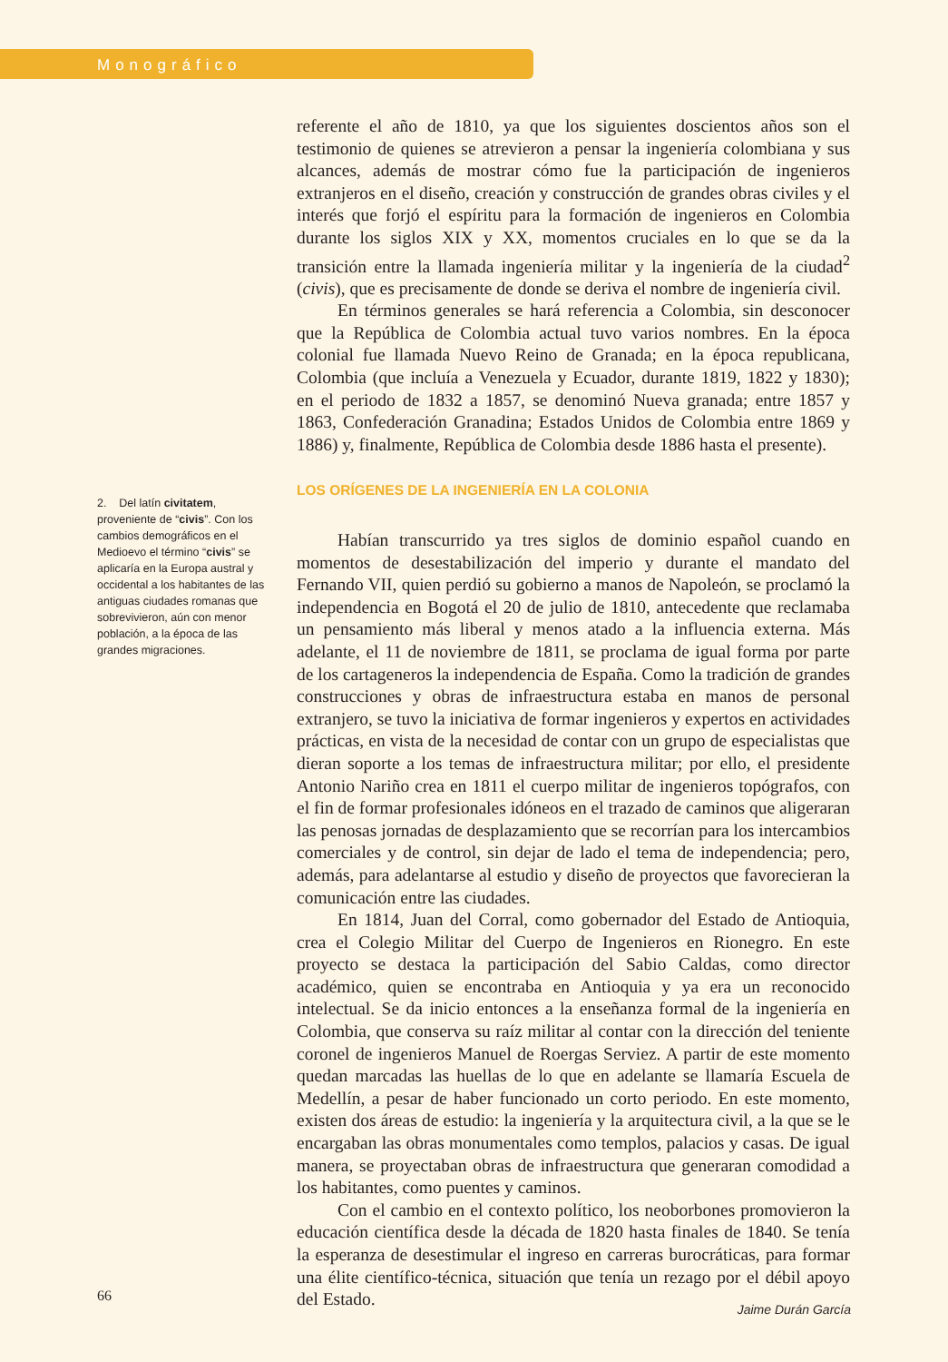Monográfico
2. Del latín civitatem, proveniente de “civis”. Con los cambios demográficos en el Medioevo el término “civis” se aplicaría en la Europa austral y occidental a los habitantes de las antiguas ciudades romanas que sobrevivieron, aún con menor población, a la época de las grandes migraciones.
referente el año de 1810, ya que los siguientes doscientos años son el testimonio de quienes se atrevieron a pensar la ingeniería colombiana y sus alcances, además de mostrar cómo fue la participación de ingenieros extranjeros en el diseño, creación y construcción de grandes obras civiles y el interés que forjó el espíritu para la formación de ingenieros en Colombia durante los siglos XIX y XX, momentos cruciales en lo que se da la transición entre la llamada ingeniería militar y la ingeniería de la ciudad<sup>2</sup> (civis), que es precisamente de donde se deriva el nombre de ingeniería civil.
En términos generales se hará referencia a Colombia, sin desconocer que la República de Colombia actual tuvo varios nombres. En la época colonial fue llamada Nuevo Reino de Granada; en la época republicana, Colombia (que incluía a Venezuela y Ecuador, durante 1819, 1822 y 1830); en el periodo de 1832 a 1857, se denominó Nueva granada; entre 1857 y 1863, Confederación Granadina; Estados Unidos de Colombia entre 1869 y 1886) y, finalmente, República de Colombia desde 1886 hasta el presente).
LOS ORÍGENES DE LA INGENIERÍA EN LA COLONIA
Habían transcurrido ya tres siglos de dominio español cuando en momentos de desestabilización del imperio y durante el mandato del Fernando VII, quien perdió su gobierno a manos de Napoleón, se proclamó la independencia en Bogotá el 20 de julio de 1810, antecedente que reclamaba un pensamiento más liberal y menos atado a la influencia externa. Más adelante, el 11 de noviembre de 1811, se proclama de igual forma por parte de los cartageneros la independencia de España. Como la tradición de grandes construcciones y obras de infraestructura estaba en manos de personal extranjero, se tuvo la iniciativa de formar ingenieros y expertos en actividades prácticas, en vista de la necesidad de contar con un grupo de especialistas que dieran soporte a los temas de infraestructura militar; por ello, el presidente Antonio Nariño crea en 1811 el cuerpo militar de ingenieros topógrafos, con el fin de formar profesionales idóneos en el trazado de caminos que aligeraran las penosas jornadas de desplazamiento que se recorrían para los intercambios comerciales y de control, sin dejar de lado el tema de independencia; pero, además, para adelantarse al estudio y diseño de proyectos que favorecieran la comunicación entre las ciudades.
En 1814, Juan del Corral, como gobernador del Estado de Antioquia, crea el Colegio Militar del Cuerpo de Ingenieros en Rionegro. En este proyecto se destaca la participación del Sabio Caldas, como director académico, quien se encontraba en Antioquia y ya era un reconocido intelectual. Se da inicio entonces a la enseñanza formal de la ingeniería en Colombia, que conserva su raíz militar al contar con la dirección del teniente coronel de ingenieros Manuel de Roergas Serviez. A partir de este momento quedan marcadas las huellas de lo que en adelante se llamaría Escuela de Medellín, a pesar de haber funcionado un corto periodo. En este momento, existen dos áreas de estudio: la ingeniería y la arquitectura civil, a la que se le encargaban las obras monumentales como templos, palacios y casas. De igual manera, se proyectaban obras de infraestructura que generaran comodidad a los habitantes, como puentes y caminos.
Con el cambio en el contexto político, los neoborbones promovieron la educación científica desde la década de 1820 hasta finales de 1840. Se tenía la esperanza de desestimular el ingreso en carreras burocráticas, para formar una élite científico-técnica, situación que tenía un rezago por el débil apoyo del Estado.
66 Jaime Durán García